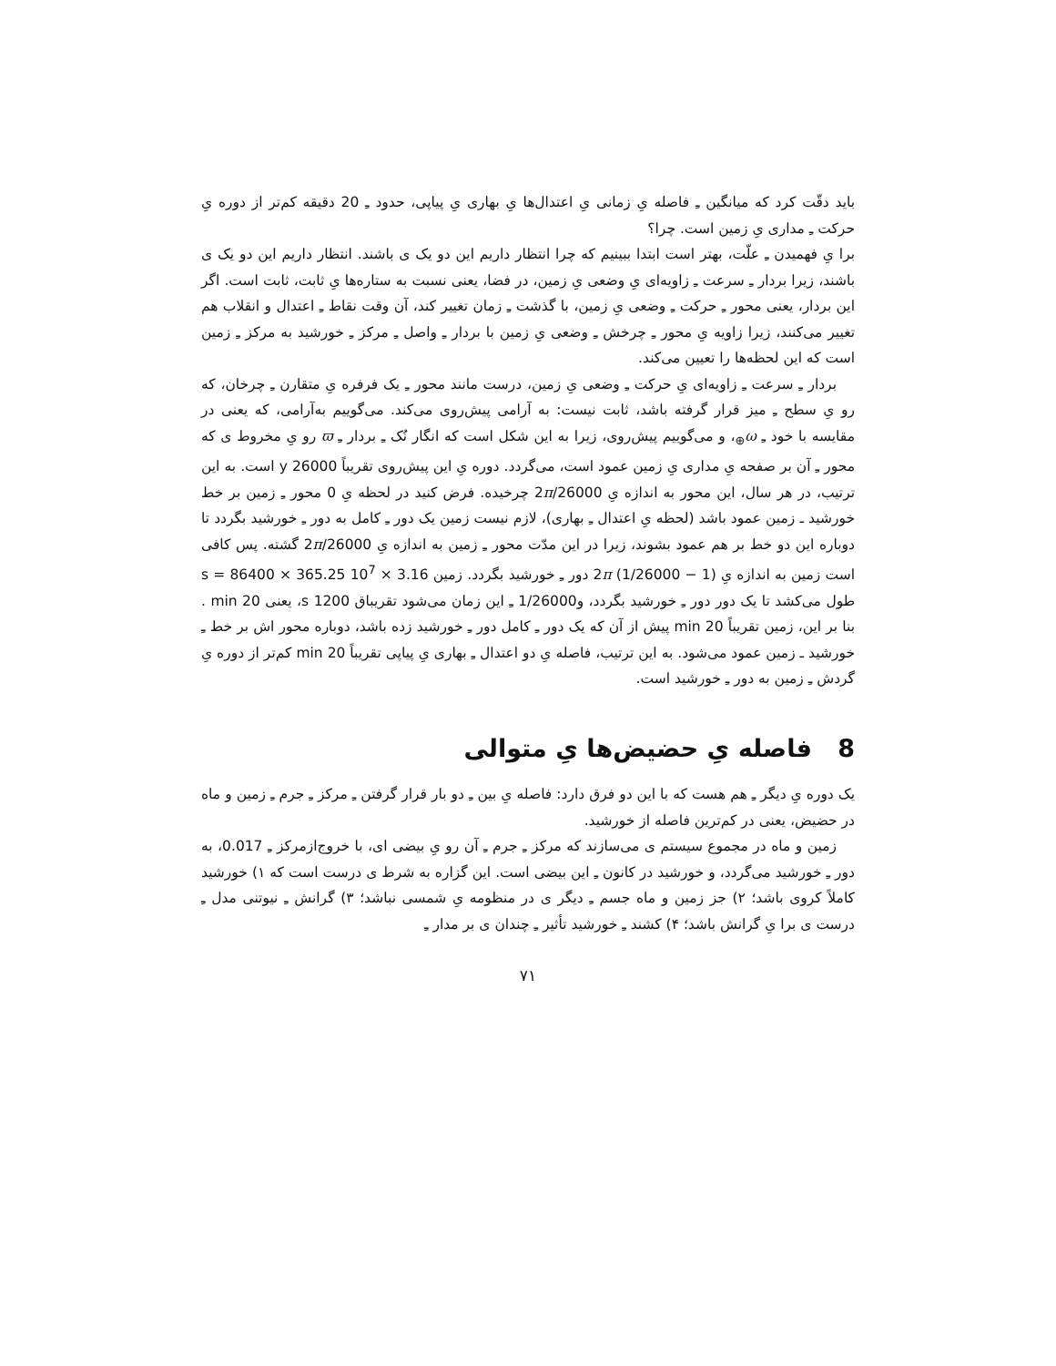باید دقّت کرد که میانگین ـِ فاصله یِ زمانی یِ اعتدال‌ها یِ بهاری یِ پیاپی، حدود ـِ 20 دقیقه کم‌تر از دوره یِ حرکت ـِ مداری یِ زمین است. چرا؟
برا یِ فهمیدن ـِ علّت، بهتر است ابتدا ببینیم که چرا انتظار داریم این دو یک ی باشند. انتظار داریم این دو یک ی باشند، زیرا بردار ـِ سرعت ـِ زاویه‌ای یِ وضعی یِ زمین، در فضا، یعنی نسبت به ستاره‌ها یِ ثابت، ثابت است. اگر این بردار، یعنی محور ـِ حرکت ـِ وضعی یِ زمین، با گذشت ـِ زمان تغییر کند، آن وقت نقاط ـِ اعتدال و انقلاب هم تغییر می‌کنند، زیرا زاویه یِ محور ـِ چرخش ـِ وضعی یِ زمین با بردار ـِ واصل ـِ مرکز ـِ خورشید به مرکز ـِ زمین است که این لحظه‌ها را تعیین می‌کند.
بردار ـِ سرعت ـِ زاویه‌ای یِ حرکت ـِ وضعی یِ زمین، درست مانند محور ـِ یک فرفره یِ متقارن ـِ چرخان، که رو یِ سطح ـِ میز قرار گرفته باشد، ثابت نیست: به آرامی پیش‌روی می‌کند. می‌گوییم به‌آرامی، که یعنی در مقایسه با خود ـِ ω<sub>⊕</sub>، و می‌گوییم پیش‌روی، زیرا به این شکل است که انگار نُک ـِ بردار ـِ ϖ رو یِ مخروط ی که محور ـِ آن بر صفحه یِ مداری یِ زمین عمود است، می‌گردد. دوره یِ این پیش‌روی تقریباً 26000 y است. به این ترتیب، در هر سال، این محور به اندازه یِ 2π/26000 چرخیده. فرض کنید در لحظه یِ 0 محور ـِ زمین بر خط خورشید ـ زمین عمود باشد (لحظه یِ اعتدال ـِ بهاری)، لازم نیست زمین یک دور ـِ کامل به دور ـِ خورشید بگردد تا دوباره این دو خط بر هم عمود بشوند، زیرا در این مدّت محور ـِ زمین به اندازه یِ 2π/26000 گشته. پس کافی است زمین به اندازه یِ (1 − 1/26000) 2π دور ـِ خورشید بگردد. زمین 3.16 × 10<sup>7</sup> s = 86400 × 365.25 طول می‌کشد تا یک دور دور ـِ خورشید بگردد، و1/26000 ـِ این زمان می‌شود تقریباق 1200 s، یعنی 20 min . بنا بر این، زمین تقریباً 20 min پیش از آن که یک دور ـِ کامل دور ـِ خورشید زده باشد، دوباره محور اش بر خط ـِ خورشید ـ زمین عمود می‌شود. به این ترتیب، فاصله یِ دو اعتدال ـِ بهاری یِ پیاپی تقریباً 20 min کم‌تر از دوره یِ گردش ـِ زمین به دور ـِ خورشید است.
8 فاصله یِ حضیض‌ها یِ متوالی
یک دوره یِ دیگر ـِ هم هست که با این دو فرق دارد: فاصله یِ بین ـِ دو بار قرار گرفتن ـِ مرکز ـِ جرم ـِ زمین و ماه در حضیض، یعنی در کم‌ترین فاصله از خورشید.
زمین و ماه در مجموع سیستم ی می‌سازند که مرکز ـِ جرم ـِ آن رو یِ بیضی ای، با خروج‌ازمرکز ـِ 0.017، به دور ـِ خورشید می‌گردد، و خورشید در کانون ـِ این بیضی است. این گزاره به شرط ی درست است که ۱) خورشید کاملاً کروی باشد؛ ۲) جز زمین و ماه جسم ـِ دیگر ی در منظومه یِ شمسی نباشد؛ ۳) گرانش ـِ نیوتنی مدل ـِ درست ی برا یِ گرانش باشد؛ ۴) کشند ـِ خورشید تأثیر ـِ چندان ی بر مدار ـِ
۷۱